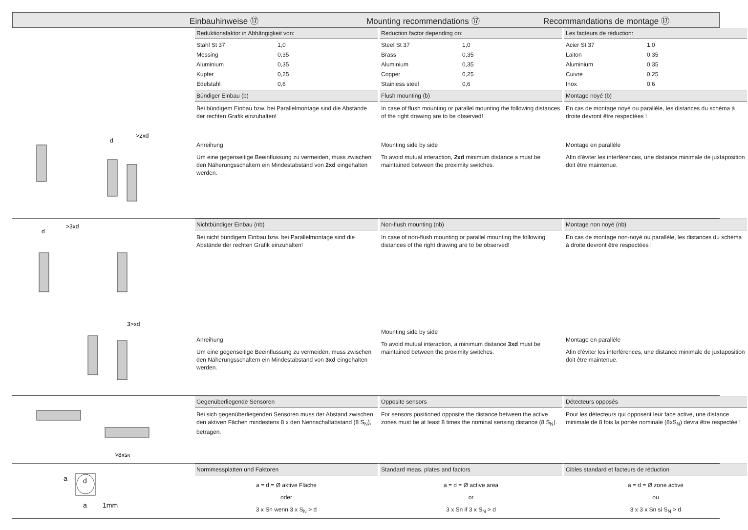Einbauhinweise ⑰ Mounting recommendations ⑰ Recommandations de montage ⑰
>2xd
d
Reduktionsfaktor in Abhängigkeit von:
| Stahl St 37 | 1,0 |
| Messing | 0,35 |
| Aluminium | 0,35 |
| Kupfer | 0,25 |
| Edelstahl | 0,6 |
Bündiger Einbau (b)
Bei bündigem Einbau bzw. bei Parallelmontage sind die Abstände der rechten Grafik einzuhalten!
Anreihung
Um eine gegenseitige Beeinflussung zu vermeiden, muss zwischen den Näherungsschaltern ein Mindestabstand von 2xd eingehalten werden.
Reduction factor depending on:
| Steel St 37 | 1,0 |
| Brass | 0,35 |
| Aluminium | 0,35 |
| Copper | 0,25 |
| Stainless steel | 0,6 |
Flush mounting (b)
In case of flush mounting or parallel mounting the following distances of the right drawing are to be observed!
Mounting side by side
To avoid mutual interaction, 2xd minimum distance a must be maintained between the proximity switches.
Les facteurs de réduction:
| Acier St 37 | 1,0 |
| Laiton | 0,35 |
| Aluminium | 0,35 |
| Cuivre | 0,25 |
| Inox | 0,6 |
Montage noyé (b)
En cas de montage noyé ou parallèle, les distances du schéma à droite devront être respectées !
Montage en parallèle
Afin d'éviter les interférences, une distance minimale de juxtaposition doit être maintenue.
>3xd
d
3>xd
Nichtbündiger Einbau (nb)
Bei nicht bündigem Einbau bzw. bei Parallelmontage sind die Abstände der rechten Grafik einzuhalten!
Anreihung
Um eine gegenseitige Beeinflussung zu vermeiden, muss zwischen den Näherungsschaltern ein Mindestabstand von 3xd eingehalten werden.
Non-flush mounting (nb)
In case of non-flush mounting or parallel mounting the following distances of the right drawing are to be observed!
Mounting side by side
To avoid mutual interaction, a minimum distance 3xd must be maintained between the proximity switches.
Montage non noyé (nb)
En cas de montage non-noyé ou parallèle, les distances du schéma à droite devront être respectées !
Montage en parallèle
Afin d'éviter les interférences, une distance minimale de juxtaposition doit être maintenue.
>8xsN
Gegenüberliegende Sensoren
Bei sich gegenüberliegenden Sensoren muss der Abstand zwischen den aktiven Fächen mindestens 8 x den Nennschaltabstand (8 S<sub>N</sub>), betragen.
Opposite sensors
For sensors positioned opposite the distance between the active zones must be at least 8 times the nominal sensing distance (8 S<sub>N</sub>).
Détecteurs opposés
Pour les détecteurs qui opposent leur face active, une distance minimale de 8 fois la portée nominale (8xS<sub>N</sub>) devra être respectée !
a
d
a
1mm
Normmessplatten und Faktoren
a = d = Ø aktive Fläche
oder
3 x Sn wenn 3 x S<sub>N</sub> > d
Standard meas. plates and factors
a = d = Ø active area
or
3 x Sn if 3 x S<sub>N</sub> > d
Cibles standard et facteurs de réduction
a = d = Ø zone active
ou
3 x 3 x Sn si S<sub>N</sub> > d